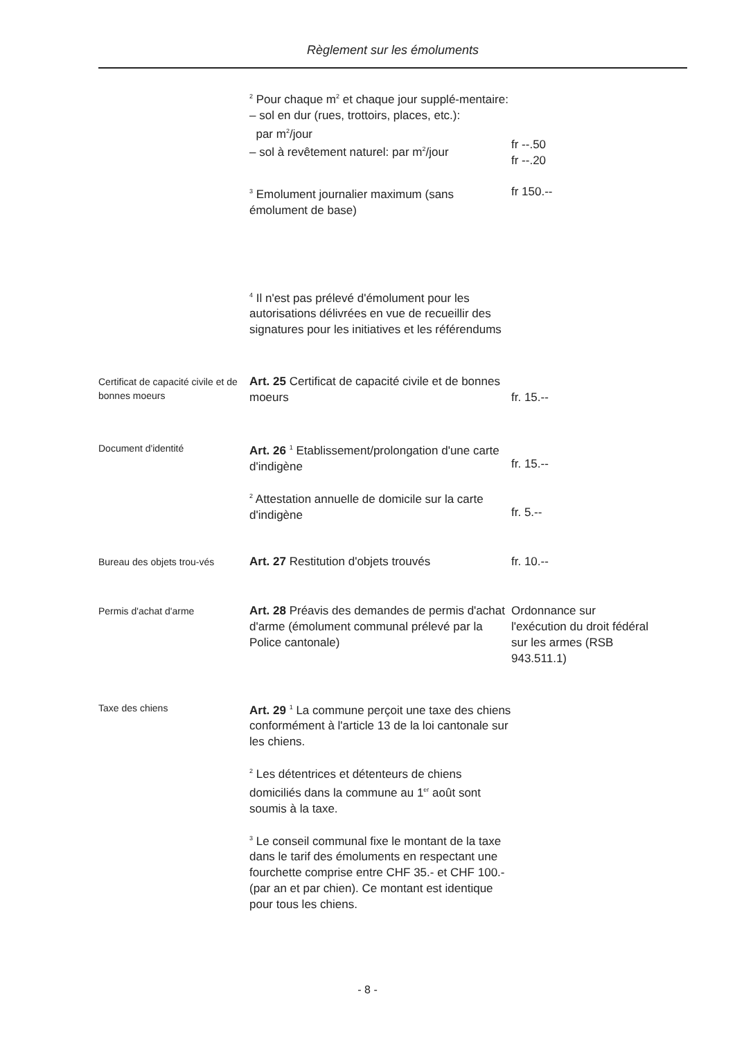Règlement sur les émoluments
<sup>2</sup> Pour chaque m<sup>2</sup> et chaque jour supplé-mentaire:
– sol en dur (rues, trottoirs, places, etc.):
par m<sup>2</sup>/jour
– sol à revêtement naturel: par m<sup>2</sup>/jour
fr --.50
fr --.20
<sup>3</sup> Emolument journalier maximum (sans émolument de base)
fr 150.--
<sup>4</sup> Il n'est pas prélevé d'émolument pour les autorisations délivrées en vue de recueillir des signatures pour les initiatives et les référendums
Certificat de capacité civile et de bonnes moeurs
Art. 25 Certificat de capacité civile et de bonnes moeurs
fr. 15.--
Document d'identité
Art. 26 <sup>1</sup> Etablissement/prolongation d'une carte d'indigène
fr. 15.--
<sup>2</sup> Attestation annuelle de domicile sur la carte d'indigène
fr. 5.--
Bureau des objets trou-vés
Art. 27 Restitution d'objets trouvés fr. 10.--
Permis d'achat d'arme
Art. 28 Préavis des demandes de permis d'achat d'arme (émolument communal prélevé par la Police cantonale)
Ordonnance sur l'exécution du droit fédéral sur les armes (RSB 943.511.1)
Taxe des chiens
Art. 29 <sup>1</sup> La commune perçoit une taxe des chiens conformément à l'article 13 de la loi cantonale sur les chiens.
<sup>2</sup> Les détentrices et détenteurs de chiens domiciliés dans la commune au 1<sup>er</sup> août sont soumis à la taxe.
<sup>3</sup> Le conseil communal fixe le montant de la taxe dans le tarif des émoluments en respectant une fourchette comprise entre CHF 35.- et CHF 100.- (par an et par chien). Ce montant est identique pour tous les chiens.
- 8 -